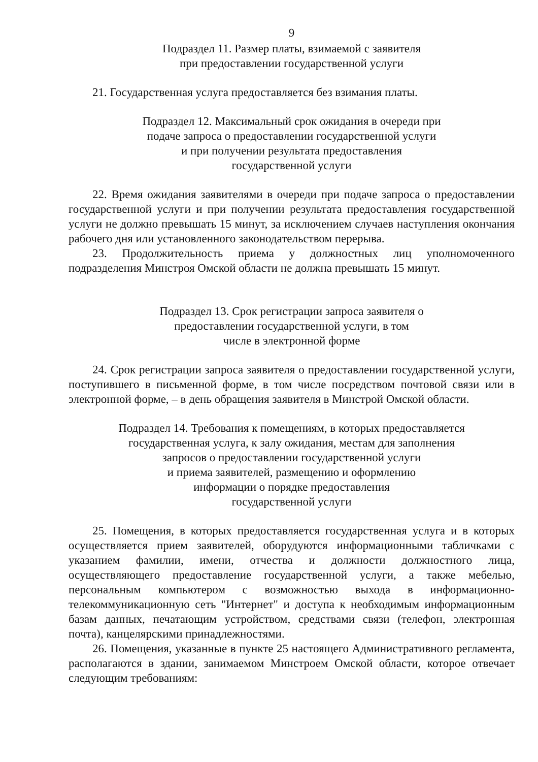9
Подраздел 11. Размер платы, взимаемой с заявителя
при предоставлении государственной услуги
21. Государственная услуга предоставляется без взимания платы.
Подраздел 12. Максимальный срок ожидания в очереди при
подаче запроса о предоставлении государственной услуги
и при получении результата предоставления
государственной услуги
22. Время ожидания заявителями в очереди при подаче запроса о предоставлении государственной услуги и при получении результата предоставления государственной услуги не должно превышать 15 минут, за исключением случаев наступления окончания рабочего дня или установленного законодательством перерыва.
23. Продолжительность приема у должностных лиц уполномоченного подразделения Минстроя Омской области не должна превышать 15 минут.
Подраздел 13. Срок регистрации запроса заявителя о
предоставлении государственной услуги, в том
числе в электронной форме
24. Срок регистрации запроса заявителя о предоставлении государственной услуги, поступившего в письменной форме, в том числе посредством почтовой связи или в электронной форме, – в день обращения заявителя в Минстрой Омской области.
Подраздел 14. Требования к помещениям, в которых предоставляется
государственная услуга, к залу ожидания, местам для заполнения
запросов о предоставлении государственной услуги
и приема заявителей, размещению и оформлению
информации о порядке предоставления
государственной услуги
25. Помещения, в которых предоставляется государственная услуга и в которых осуществляется прием заявителей, оборудуются информационными табличками с указанием фамилии, имени, отчества и должности должностного лица, осуществляющего предоставление государственной услуги, а также мебелью, персональным компьютером с возможностью выхода в информационно-телекоммуникационную сеть "Интернет" и доступа к необходимым информационным базам данных, печатающим устройством, средствами связи (телефон, электронная почта), канцелярскими принадлежностями.
26. Помещения, указанные в пункте 25 настоящего Административного регламента, располагаются в здании, занимаемом Минстроем Омской области, которое отвечает следующим требованиям: